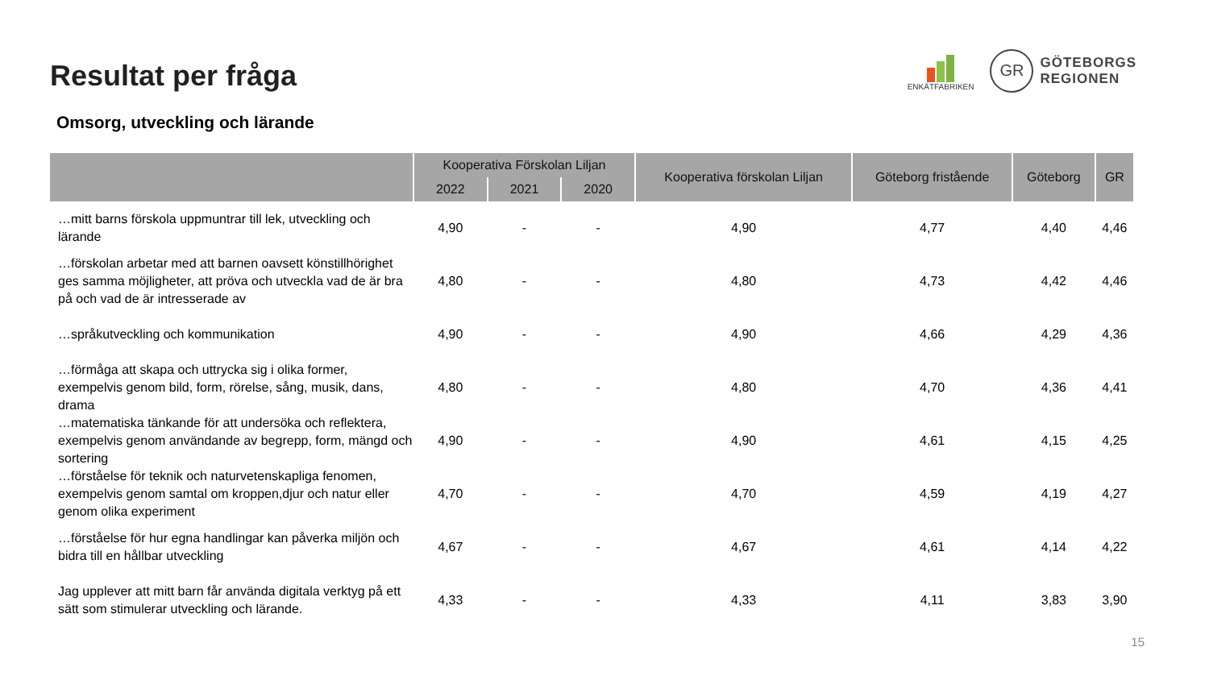Resultat per fråga
ENKÄTFABRIKEN
GR
GÖTEBORGS
REGIONEN
Omsorg, utveckling och lärande
| | Kooperativa Förskolan Liljan | | | Kooperativa förskolan Liljan | Göteborg fristående | Göteborg | GR |
| --- | --- | --- | --- | --- | --- | --- | --- |
| | 2022 | 2021 | 2020 | | | | |
| …mitt barns förskola uppmuntrar till lek, utveckling och lärande | 4,90 | - | - | 4,90 | 4,77 | 4,40 | 4,46 |
| …förskolan arbetar med att barnen oavsett könstillhörighet ges samma möjligheter, att pröva och utveckla vad de är bra på och vad de är intresserade av | 4,80 | - | - | 4,80 | 4,73 | 4,42 | 4,46 |
| …språkutveckling och kommunikation | 4,90 | - | - | 4,90 | 4,66 | 4,29 | 4,36 |
| …förmåga att skapa och uttrycka sig i olika former, exempelvis genom bild, form, rörelse, sång, musik, dans, drama | 4,80 | - | - | 4,80 | 4,70 | 4,36 | 4,41 |
| …matematiska tänkande för att undersöka och reflektera, exempelvis genom användande av begrepp, form, mängd och sortering | 4,90 | - | - | 4,90 | 4,61 | 4,15 | 4,25 |
| …förståelse för teknik och naturvetenskapliga fenomen, exempelvis genom samtal om kroppen,djur och natur eller genom olika experiment | 4,70 | - | - | 4,70 | 4,59 | 4,19 | 4,27 |
| …förståelse för hur egna handlingar kan påverka miljön och bidra till en hållbar utveckling | 4,67 | - | - | 4,67 | 4,61 | 4,14 | 4,22 |
| Jag upplever att mitt barn får använda digitala verktyg på ett sätt som stimulerar utveckling och lärande. | 4,33 | - | - | 4,33 | 4,11 | 3,83 | 3,90 |
15